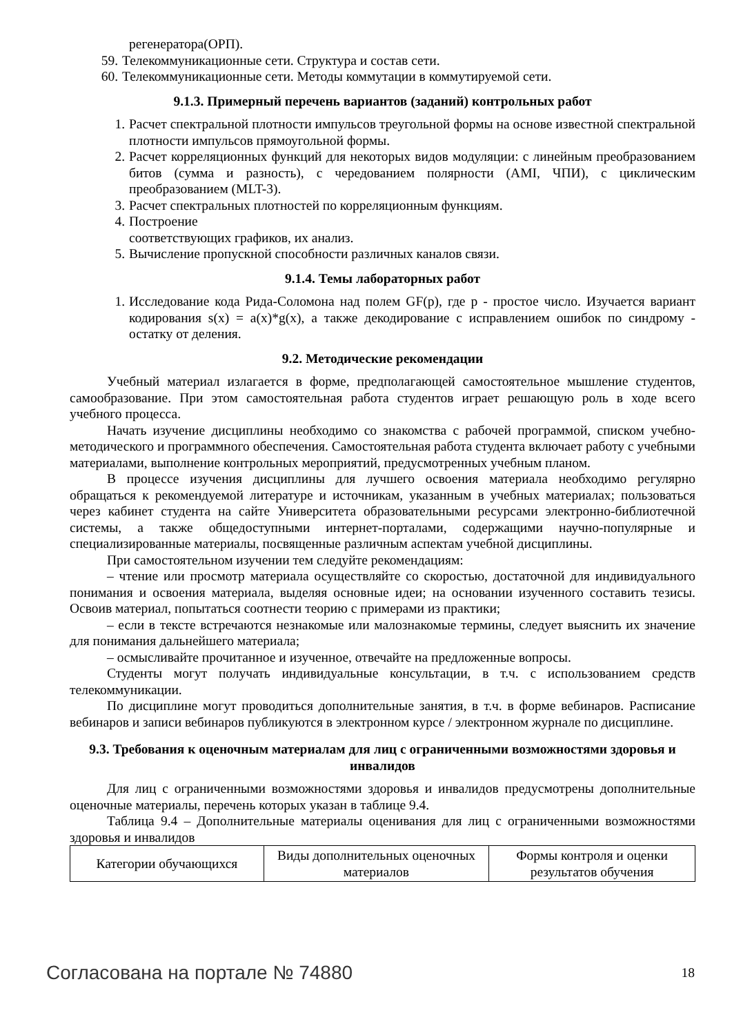регенератора(ОРП).
59. Телекоммуникационные сети. Структура и состав сети.
60. Телекоммуникационные сети. Методы коммутации в коммутируемой сети.
9.1.3. Примерный перечень вариантов (заданий) контрольных работ
1. Расчет спектральной плотности импульсов треугольной формы на основе известной спектральной плотности импульсов прямоугольной формы.
2. Расчет корреляционных функций для некоторых видов модуляции: с линейным преобразованием битов (сумма и разность), с чередованием полярности (AMI, ЧПИ), с циклическим преобразованием (MLT-3).
3. Расчет спектральных плотностей по корреляционным функциям.
4. Построение
соответствующих графиков, их анализ.
5. Вычисление пропускной способности различных каналов связи.
9.1.4. Темы лабораторных работ
1. Исследование кода Рида-Соломона над полем GF(p), где p - простое число. Изучается вариант кодирования s(x) = a(x)*g(x), а также декодирование с исправлением ошибок по синдрому - остатку от деления.
9.2. Методические рекомендации
Учебный материал излагается в форме, предполагающей самостоятельное мышление студентов, самообразование. При этом самостоятельная работа студентов играет решающую роль в ходе всего учебного процесса.
Начать изучение дисциплины необходимо со знакомства с рабочей программой, списком учебно-методического и программного обеспечения. Самостоятельная работа студента включает работу с учебными материалами, выполнение контрольных мероприятий, предусмотренных учебным планом.
В процессе изучения дисциплины для лучшего освоения материала необходимо регулярно обращаться к рекомендуемой литературе и источникам, указанным в учебных материалах; пользоваться через кабинет студента на сайте Университета образовательными ресурсами электронно-библиотечной системы, а также общедоступными интернет-порталами, содержащими научно-популярные и специализированные материалы, посвященные различным аспектам учебной дисциплины.
При самостоятельном изучении тем следуйте рекомендациям:
– чтение или просмотр материала осуществляйте со скоростью, достаточной для индивидуального понимания и освоения материала, выделяя основные идеи; на основании изученного составить тезисы. Освоив материал, попытаться соотнести теорию с примерами из практики;
– если в тексте встречаются незнакомые или малознакомые термины, следует выяснить их значение для понимания дальнейшего материала;
– осмысливайте прочитанное и изученное, отвечайте на предложенные вопросы.
Студенты могут получать индивидуальные консультации, в т.ч. с использованием средств телекоммуникации.
По дисциплине могут проводиться дополнительные занятия, в т.ч. в форме вебинаров. Расписание вебинаров и записи вебинаров публикуются в электронном курсе / электронном журнале по дисциплине.
9.3. Требования к оценочным материалам для лиц с ограниченными возможностями здоровья и инвалидов
Для лиц с ограниченными возможностями здоровья и инвалидов предусмотрены дополнительные оценочные материалы, перечень которых указан в таблице 9.4.
Таблица 9.4 – Дополнительные материалы оценивания для лиц с ограниченными возможностями здоровья и инвалидов
| Категории обучающихся | Виды дополнительных оценочных материалов | Формы контроля и оценки результатов обучения |
Согласована на портале № 74880 18